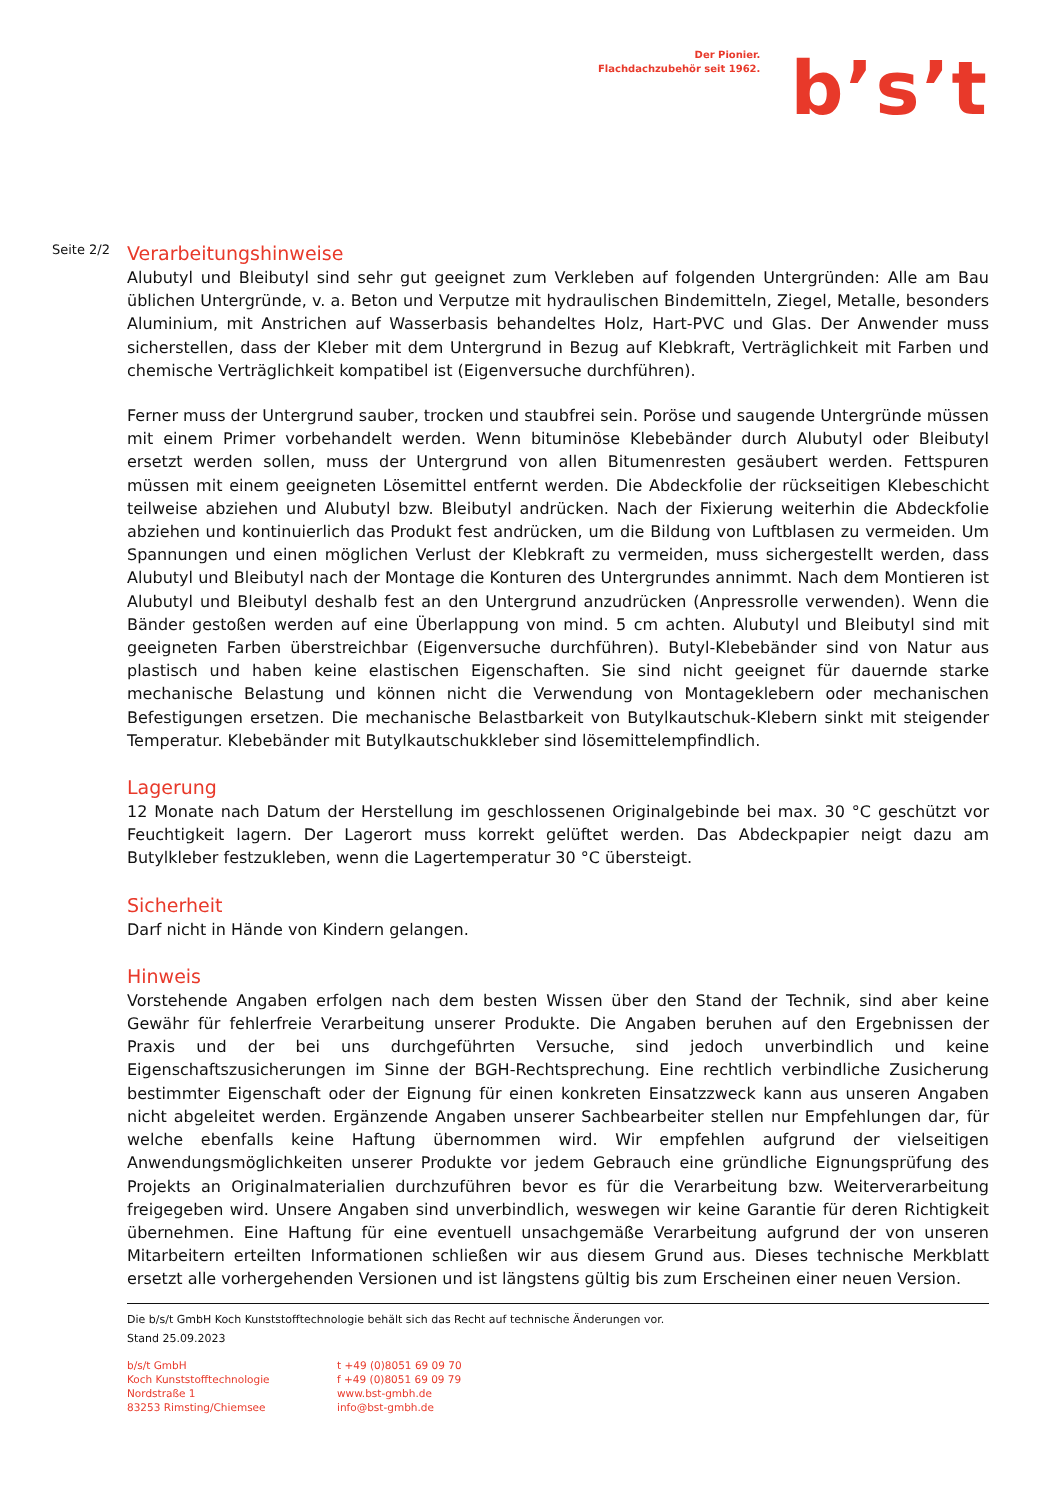Der Pionier.
Flachdachzubehör seit 1962.
b’s’t
Seite 2/2
Verarbeitungshinweise
Alubutyl und Bleibutyl sind sehr gut geeignet zum Verkleben auf folgenden Untergründen: Alle am Bau üblichen Untergründe, v. a. Beton und Verputze mit hydraulischen Bindemitteln, Ziegel, Metalle, besonders Aluminium, mit Anstrichen auf Wasserbasis behandeltes Holz, Hart-PVC und Glas. Der Anwender muss sicherstellen, dass der Kleber mit dem Untergrund in Bezug auf Klebkraft, Verträglichkeit mit Farben und chemische Verträglichkeit kompatibel ist (Eigenversuche durchführen).
Ferner muss der Untergrund sauber, trocken und staubfrei sein. Poröse und saugende Untergründe müssen mit einem Primer vorbehandelt werden. Wenn bituminöse Klebebänder durch Alubutyl oder Bleibutyl ersetzt werden sollen, muss der Untergrund von allen Bitumenresten gesäubert werden. Fettspuren müssen mit einem geeigneten Lösemittel entfernt werden. Die Abdeckfolie der rückseitigen Klebeschicht teilweise abziehen und Alubutyl bzw. Bleibutyl andrücken. Nach der Fixierung weiterhin die Abdeckfolie abziehen und kontinuierlich das Produkt fest andrücken, um die Bildung von Luftblasen zu vermeiden. Um Spannungen und einen möglichen Verlust der Klebkraft zu vermeiden, muss sichergestellt werden, dass Alubutyl und Bleibutyl nach der Montage die Konturen des Untergrundes annimmt. Nach dem Montieren ist Alubutyl und Bleibutyl deshalb fest an den Untergrund anzudrücken (Anpressrolle verwenden). Wenn die Bänder gestoßen werden auf eine Überlappung von mind. 5 cm achten. Alubutyl und Bleibutyl sind mit geeigneten Farben überstreichbar (Eigenversuche durchführen). Butyl-Klebebänder sind von Natur aus plastisch und haben keine elastischen Eigenschaften. Sie sind nicht geeignet für dauernde starke mechanische Belastung und können nicht die Verwendung von Montageklebern oder mechanischen Befestigungen ersetzen. Die mechanische Belastbarkeit von Butylkautschuk-Klebern sinkt mit steigender Temperatur. Klebebänder mit Butylkautschukkleber sind lösemittelempfindlich.
Lagerung
12 Monate nach Datum der Herstellung im geschlossenen Originalgebinde bei max. 30 °C geschützt vor Feuchtigkeit lagern. Der Lagerort muss korrekt gelüftet werden. Das Abdeckpapier neigt dazu am Butylkleber festzukleben, wenn die Lagertemperatur 30 °C übersteigt.
Sicherheit
Darf nicht in Hände von Kindern gelangen.
Hinweis
Vorstehende Angaben erfolgen nach dem besten Wissen über den Stand der Technik, sind aber keine Gewähr für fehlerfreie Verarbeitung unserer Produkte. Die Angaben beruhen auf den Ergebnissen der Praxis und der bei uns durchgeführten Versuche, sind jedoch unverbindlich und keine Eigenschaftszusicherungen im Sinne der BGH-Rechtsprechung. Eine rechtlich verbindliche Zusicherung bestimmter Eigenschaft oder der Eignung für einen konkreten Einsatzzweck kann aus unseren Angaben nicht abgeleitet werden. Ergänzende Angaben unserer Sachbearbeiter stellen nur Empfehlungen dar, für welche ebenfalls keine Haftung übernommen wird. Wir empfehlen aufgrund der vielseitigen Anwendungsmöglichkeiten unserer Produkte vor jedem Gebrauch eine gründliche Eignungsprüfung des Projekts an Originalmaterialien durchzuführen bevor es für die Verarbeitung bzw. Weiterverarbeitung freigegeben wird. Unsere Angaben sind unverbindlich, weswegen wir keine Garantie für deren Richtigkeit übernehmen. Eine Haftung für eine eventuell unsachgemäße Verarbeitung aufgrund der von unseren Mitarbeitern erteilten Informationen schließen wir aus diesem Grund aus. Dieses technische Merkblatt ersetzt alle vorhergehenden Versionen und ist längstens gültig bis zum Erscheinen einer neuen Version.
Die b/s/t GmbH Koch Kunststofftechnologie behält sich das Recht auf technische Änderungen vor.
Stand 25.09.2023
b/s/t GmbH
Koch Kunststofftechnologie
Nordstraße 1
83253 Rimsting/Chiemsee
t +49 (0)8051 69 09 70
f +49 (0)8051 69 09 79
www.bst-gmbh.de
info@bst-gmbh.de